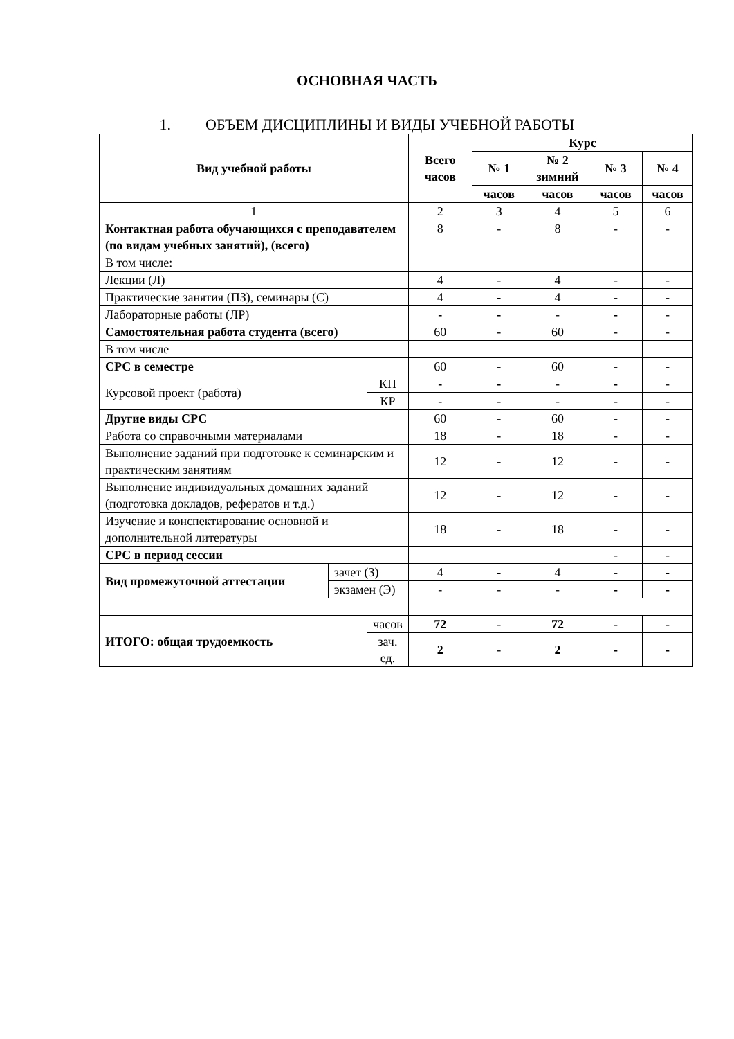ОСНОВНАЯ ЧАСТЬ
1. ОБЪЕМ ДИСЦИПЛИНЫ И ВИДЫ УЧЕБНОЙ РАБОТЫ
| Вид учебной работы | | | Всего часов | Курс | | | |
| --- | --- | --- | --- | --- | --- | --- | --- |
| | | | | № 1 | № 2 зимний | № 3 | № 4 |
| | | | | часов | часов | часов | часов |
| 1 | | | 2 | 3 | 4 | 5 | 6 |
| Контактная работа обучающихся с преподавателем (по видам учебных занятий), (всего) | | | 8 | - | 8 | - | - |
| В том числе: | | | | | | | |
| Лекции (Л) | | | 4 | - | 4 | - | - |
| Практические занятия (ПЗ), семинары (С) | | | 4 | - | 4 | - | - |
| Лабораторные работы (ЛР) | | | - | - | - | - | - |
| Самостоятельная работа студента (всего) | | | 60 | - | 60 | - | - |
| В том числе | | | | | | | |
| СРС в семестре | | | 60 | - | 60 | - | - |
| Курсовой проект (работа) | | КП | - | - | - | - | - |
| | | КР | - | - | - | - | - |
| Другие виды СРС | | | 60 | - | 60 | - | - |
| Работа со справочными материалами | | | 18 | - | 18 | - | - |
| Выполнение заданий при подготовке к семинарским и практическим занятиям | | | 12 | - | 12 | - | - |
| Выполнение индивидуальных домашних заданий (подготовка докладов, рефератов и т.д.) | | | 12 | - | 12 | - | - |
| Изучение и конспектирование основной и дополнительной литературы | | | 18 | - | 18 | - | - |
| СРС в период сессии | | | | | | - | - |
| Вид промежуточной аттестации | зачет (З) | | 4 | - | 4 | - | - |
| | экзамен (Э) | | - | - | - | - | - |
| ИТОГО: общая трудоемкость | | часов | 72 | - | 72 | - | - |
| | | зач. ед. | 2 | - | 2 | - | - |